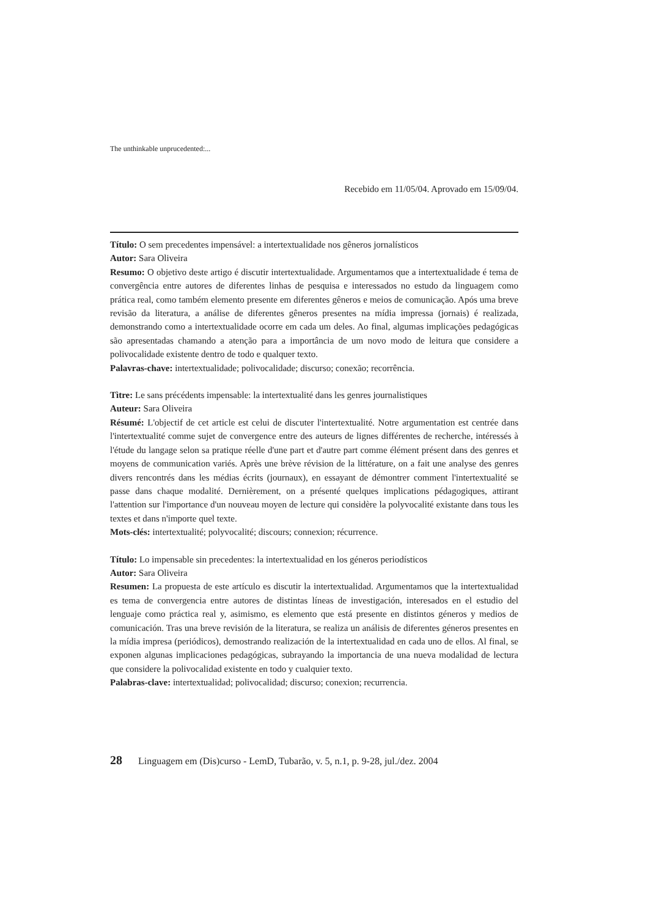The unthinkable unprucedented:...
Recebido em 11/05/04. Aprovado em 15/09/04.
Título: O sem precedentes impensável: a intertextualidade nos gêneros jornalísticos
Autor: Sara Oliveira
Resumo: O objetivo deste artigo é discutir intertextualidade. Argumentamos que a intertextualidade é tema de convergência entre autores de diferentes linhas de pesquisa e interessados no estudo da linguagem como prática real, como também elemento presente em diferentes gêneros e meios de comunicação. Após uma breve revisão da literatura, a análise de diferentes gêneros presentes na mídia impressa (jornais) é realizada, demonstrando como a intertextualidade ocorre em cada um deles. Ao final, algumas implicações pedagógicas são apresentadas chamando a atenção para a importância de um novo modo de leitura que considere a polivocalidade existente dentro de todo e qualquer texto.
Palavras-chave: intertextualidade; polivocalidade; discurso; conexão; recorrência.
Tìtre: Le sans précédents impensable: la intertextualité dans les genres journalistiques
Auteur: Sara Oliveira
Résumé: L'objectif de cet article est celui de discuter l'intertextualité. Notre argumentation est centrée dans l'intertextualité comme sujet de convergence entre des auteurs de lignes différentes de recherche, intéressés à l'étude du langage selon sa pratique réelle d'une part et d'autre part comme élément présent dans des genres et moyens de communication variés. Après une brève révision de la littérature, on a fait une analyse des genres divers rencontrés dans les médias écrits (journaux), en essayant de démontrer comment l'intertextualité se passe dans chaque modalité. Dernièrement, on a présenté quelques implications pédagogiques, attirant l'attention sur l'importance d'un nouveau moyen de lecture qui considère la polyvocalité existante dans tous les textes et dans n'importe quel texte.
Mots-clés: intertextualité; polyvocalité; discours; connexion; récurrence.
Título: Lo impensable sin precedentes: la intertextualidad en los géneros periodísticos
Autor: Sara Oliveira
Resumen: La propuesta de este artículo es discutir la intertextualidad. Argumentamos que la intertextualidad es tema de convergencia entre autores de distintas líneas de investigación, interesados en el estudio del lenguaje como práctica real y, asimismo, es elemento que está presente en distintos géneros y medios de comunicación. Tras una breve revisión de la literatura, se realiza un análisis de diferentes géneros presentes en la mídia impresa (periódicos), demostrando realización de la intertextualidad en cada uno de ellos. Al final, se exponen algunas implicaciones pedagógicas, subrayando la importancia de una nueva modalidad de lectura que considere la polivocalidad existente en todo y cualquier texto.
Palabras-clave: intertextualidad; polivocalidad; discurso; conexion; recurrencia.
28 Linguagem em (Dis)curso - LemD, Tubarão, v. 5, n.1, p. 9-28, jul./dez. 2004